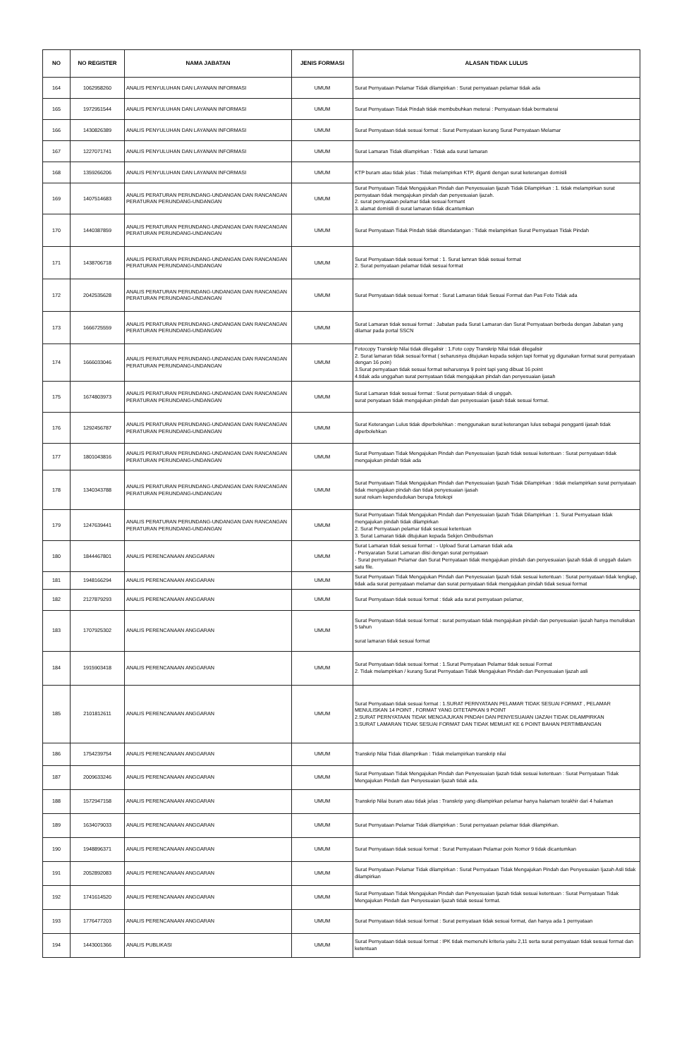| NO | NO REGISTER | NAMA JABATAN | JENIS FORMASI | ALASAN TIDAK LULUS |
| --- | --- | --- | --- | --- |
| 164 | 1062958260 | ANALIS PENYULUHAN DAN LAYANAN INFORMASI | UMUM | Surat Pernyataan Pelamar Tidak dilampirkan : Surat pernyataan pelamar tidak ada |
| 165 | 1972951544 | ANALIS PENYULUHAN DAN LAYANAN INFORMASI | UMUM | Surat Pernyataan Tidak Pindah tidak membubuhkan meterai : Pernyataan tidak bermaterai |
| 166 | 1430826389 | ANALIS PENYULUHAN DAN LAYANAN INFORMASI | UMUM | Surat Pernyataan tidak sesuai format : Surat Pernyataan kurang Surat Pernyataan Melamar |
| 167 | 1227071741 | ANALIS PENYULUHAN DAN LAYANAN INFORMASI | UMUM | Surat Lamaran Tidak dilampirkan : Tidak ada surat lamaran |
| 168 | 1359266206 | ANALIS PENYULUHAN DAN LAYANAN INFORMASI | UMUM | KTP buram atau tidak jelas : Tidak melampirkan KTP, diganti dengan surat keterangan domisili |
| 169 | 1407514683 | ANALIS PERATURAN PERUNDANG-UNDANGAN DAN RANCANGAN PERATURAN PERUNDANG-UNDANGAN | UMUM | Surat Pernyataan Tidak Mengajukan Pindah dan Penyesuaian Ijazah Tidak Dilampirkan : 1. tidak melampirkan surat pernyataan tidak mengajukan pindah dan penyesuaian ijazah. 2. surat pernyataan pelamar tidak sesuai formant 3. alamat domisili di surat lamaran tidak dicantumkan |
| 170 | 1440387859 | ANALIS PERATURAN PERUNDANG-UNDANGAN DAN RANCANGAN PERATURAN PERUNDANG-UNDANGAN | UMUM | Surat Pernyataan Tidak Pindah tidak ditandatangan : Tidak melampirkan Surat Pernyataan Tidak Pindah |
| 171 | 1438706718 | ANALIS PERATURAN PERUNDANG-UNDANGAN DAN RANCANGAN PERATURAN PERUNDANG-UNDANGAN | UMUM | Surat Pernyataan tidak sesuai format : 1. Surat lamran tidak sesuai format 2. Surat pernyataan pelamar tidak sesuai format |
| 172 | 2042535628 | ANALIS PERATURAN PERUNDANG-UNDANGAN DAN RANCANGAN PERATURAN PERUNDANG-UNDANGAN | UMUM | Surat Pernyataan tidak sesuai format : Surat Lamaran tidak Sesuai Format dan Pas Foto Tidak ada |
| 173 | 1666725559 | ANALIS PERATURAN PERUNDANG-UNDANGAN DAN RANCANGAN PERATURAN PERUNDANG-UNDANGAN | UMUM | Surat Lamaran tidak sesuai format : Jabatan pada Surat Lamaran dan Surat Pernyataan berbeda dengan Jabatan yang dilamar pada portal SSCN |
| 174 | 1666033046 | ANALIS PERATURAN PERUNDANG-UNDANGAN DAN RANCANGAN PERATURAN PERUNDANG-UNDANGAN | UMUM | Fotocopy Transkrip Nilai tidak dilegalisir : 1.Foto copy Transkrip Nilai tidak dilegalisir 2. Surat lamaran tidak sesuai format ( seharusnya ditujukan kepada sekjen tapi format yg digunakan format surat pernyataan dengan 16 poin) 3.Surat pernyataan tidak sesuai format seharusnya 9 point tapi yang dibuat 16 point 4.tidak ada unggahan surat pernyataan tidak mengajukan pindah dan penyesuaian ijasah |
| 175 | 1674803973 | ANALIS PERATURAN PERUNDANG-UNDANGAN DAN RANCANGAN PERATURAN PERUNDANG-UNDANGAN | UMUM | Surat Lamaran tidak sesuai format : Surat pernyataan tidak di unggah. surat penyataan tidak mengajukan pindah dan penyesuaian ijasah tidak sesuai format. |
| 176 | 1292456787 | ANALIS PERATURAN PERUNDANG-UNDANGAN DAN RANCANGAN PERATURAN PERUNDANG-UNDANGAN | UMUM | Surat Keterangan Lulus tidak diperbolehkan : menggunakan surat keterangan lulus sebagai pengganti ijasah tidak diperbolehkan |
| 177 | 1801043816 | ANALIS PERATURAN PERUNDANG-UNDANGAN DAN RANCANGAN PERATURAN PERUNDANG-UNDANGAN | UMUM | Surat Pernyataan Tidak Mengajukan Pindah dan Penyesuaian Ijazah tidak sesuai ketentuan : Surat pernyataan tidak mengajukan pindah tidak ada |
| 178 | 1340343788 | ANALIS PERATURAN PERUNDANG-UNDANGAN DAN RANCANGAN PERATURAN PERUNDANG-UNDANGAN | UMUM | Surat Pernyataan Tidak Mengajukan Pindah dan Penyesuaian Ijazah Tidak Dilampirkan : tidak melampirkan surat pernyataan tidak mengajukan pindah dan tidak penyesuaian ijasah surat rekam kependudukan berupa fotokopi |
| 179 | 1247639441 | ANALIS PERATURAN PERUNDANG-UNDANGAN DAN RANCANGAN PERATURAN PERUNDANG-UNDANGAN | UMUM | Surat Pernyataan Tidak Mengajukan Pindah dan Penyesuaian Ijazah Tidak Dilampirkan : 1. Surat Pernyataan tidak mengajukan pindah tidak dilampirkan 2. Surat Pernyataan pelamar tidak sesuai ketentuan 3. Surat Lamaran tidak ditujukan kepada Sekjen Ombudsman |
| 180 | 1844467801 | ANALIS PERENCANAAN ANGGARAN | UMUM | Surat Lamaran tidak sesuai format : - Upload Surat Lamaran tidak ada - Persyaratan Surat Lamaran diisi dengan surat pernyataan - Surat pernyataan Pelamar dan Surat Pernyataan tidak mengajukan pindah dan penyesuaian ijazah tidak di unggah dalam satu file. |
| 181 | 1948166294 | ANALIS PERENCANAAN ANGGARAN | UMUM | Surat Pernyataan Tidak Mengajukan Pindah dan Penyesuaian Ijazah tidak sesuai ketentuan : Surat pernyataan tidak lengkap, tidak ada surat pernyataan melamar dan surat pernyataan tidak mengajukan pindah tidak sesuai format |
| 182 | 2127879293 | ANALIS PERENCANAAN ANGGARAN | UMUM | Surat Pernyataan tidak sesuai format : tidak ada surat pernyataan pelamar, |
| 183 | 1707925302 | ANALIS PERENCANAAN ANGGARAN | UMUM | Surat Pernyataan tidak sesuai format : surat pernyataan tidak mengajukan pindah dan penyesuaian ijazah hanya menuliskan 5 tahun surat lamaran tidak sesuai format |
| 184 | 1915903418 | ANALIS PERENCANAAN ANGGARAN | UMUM | Surat Pernyataan tidak sesuai format : 1.Surat Pernyataan Pelamar tidak sesuai Format 2. Tidak melampirkan / kurang Surat Pernyataan Tidak Mengajukan Pindah dan Penyesuaian Ijazah asli |
| 185 | 2101812611 | ANALIS PERENCANAAN ANGGARAN | UMUM | Surat Pernyataan tidak sesuai format : 1.SURAT PERNYATAAN PELAMAR TIDAK SESUAI FORMAT , PELAMAR MENULISKAN 14 POINT , FORMAT YANG DITETAPKAN 9 POINT 2.SURAT PERNYATAAN TIDAK MENGAJUKAN PINDAH DAN PENYESUAIAN IJAZAH TIDAK DILAMPIRKAN 3.SURAT LAMARAN TIDAK SESUAI FORMAT DAN TIDAK MEMUAT KE 6 POINT BAHAN PERTIMBANGAN |
| 186 | 1754239754 | ANALIS PERENCANAAN ANGGARAN | UMUM | Transkrip Nilai Tidak dilamprikan : Tidak melampirkan transkrip nilai |
| 187 | 2009633246 | ANALIS PERENCANAAN ANGGARAN | UMUM | Surat Pernyataan Tidak Mengajukan Pindah dan Penyesuaian Ijazah tidak sesuai ketentuan : Surat Pernyataan Tidak Mengajukan Pindah dan Penyesuaian Ijazah tidak ada. |
| 188 | 1572947158 | ANALIS PERENCANAAN ANGGARAN | UMUM | Transkrip Nilai buram atau tidak jelas : Transkrip yang dilampirkan pelamar hanya halamam terakhir dari 4 halaman |
| 189 | 1634079033 | ANALIS PERENCANAAN ANGGARAN | UMUM | Surat Pernyataan Pelamar Tidak dilampirkan : Surat pernyataan pelamar tidak dilampirkan. |
| 190 | 1948896371 | ANALIS PERENCANAAN ANGGARAN | UMUM | Surat Pernyataan tidak sesuai format : Surat Pernyataan Pelamar poin Nomor 9 tidak dicantumkan |
| 191 | 2052892083 | ANALIS PERENCANAAN ANGGARAN | UMUM | Surat Pernyataan Pelamar Tidak dilampirkan : Surat Pernyataan Tidak Mengajukan Pindah dan Penyesuaian Ijazah Asli tidak dilampirkan |
| 192 | 1741614520 | ANALIS PERENCANAAN ANGGARAN | UMUM | Surat Pernyataan Tidak Mengajukan Pindah dan Penyesuaian Ijazah tidak sesuai ketentuan : Surat Pernyataan Tidak Mengajukan Pindah dan Penyesuaian Ijazah tidak sesuai format. |
| 193 | 1776477203 | ANALIS PERENCANAAN ANGGARAN | UMUM | Surat Pernyataan tidak sesuai format : Surat pernyataan tidak sesuai format, dan hanya ada 1 pernyataan |
| 194 | 1443001366 | ANALIS PUBLIKASI | UMUM | Surat Pernyataan tidak sesuai format : IPK tidak memenuhi kriteria yaitu 2,11 serta surat pernyataan tidak sesuai format dan ketentuan |